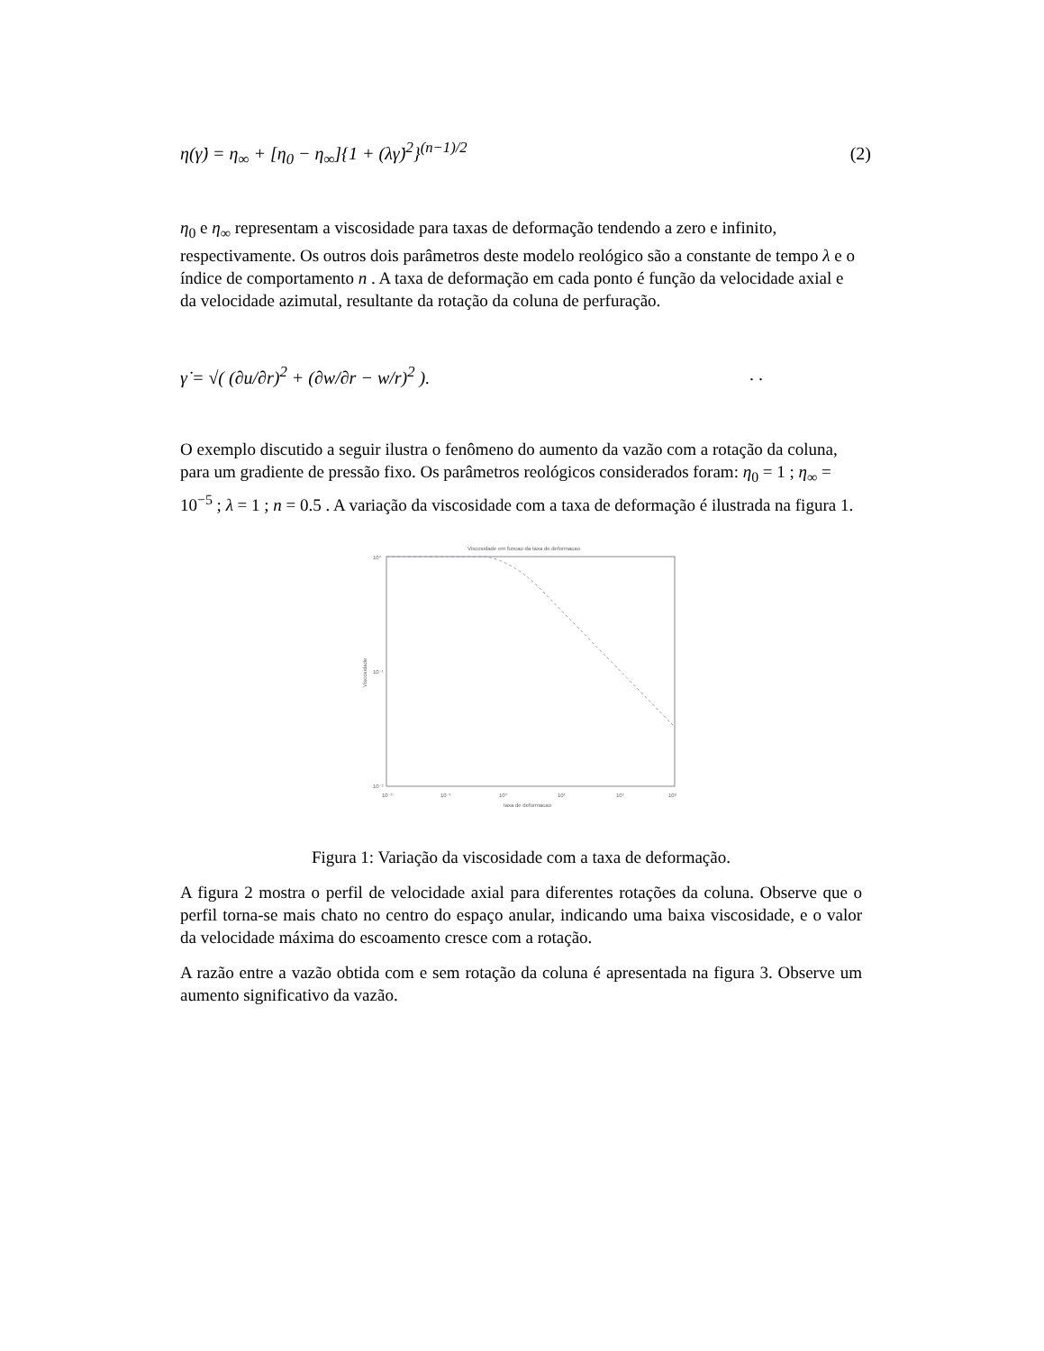η(γ̇) = η<sub>∞</sub> + [η<sub>0</sub> − η<sub>∞</sub>]{1 + (λγ̇)<sup>2</sup>}<sup>(n−1)/2</sup> (2)
η<sub>0</sub> e η<sub>∞</sub> representam a viscosidade para taxas de deformação tendendo a zero e infinito, respectivamente. Os outros dois parâmetros deste modelo reológico são a constante de tempo λ e o índice de comportamento n . A taxa de deformação em cada ponto é função da velocidade axial e da velocidade azimutal, resultante da rotação da coluna de perfuração.
γ̇ = √( (∂u/∂r)<sup>2</sup> + (∂w/∂r − w/r)<sup>2</sup> ).. .
O exemplo discutido a seguir ilustra o fenômeno do aumento da vazão com a rotação da coluna, para um gradiente de pressão fixo. Os parâmetros reológicos considerados foram: η<sub>0</sub> = 1 ; η<sub>∞</sub> = 10<sup>−5</sup> ; λ = 1 ; n = 0.5 . A variação da viscosidade com a taxa de deformação é ilustrada na figura 1.
Viscosidade em funcao da taxa de deformacao
10⁰
10⁻¹
10⁻²
10⁻²
10⁻¹
10⁰
10¹
10²
10³
taxa de deformacao
Viscosidade
Figura 1: Variação da viscosidade com a taxa de deformação.
A figura 2 mostra o perfil de velocidade axial para diferentes rotações da coluna. Observe que o perfil torna-se mais chato no centro do espaço anular, indicando uma baixa viscosidade, e o valor da velocidade máxima do escoamento cresce com a rotação.
A razão entre a vazão obtida com e sem rotação da coluna é apresentada na figura 3. Observe um aumento significativo da vazão.